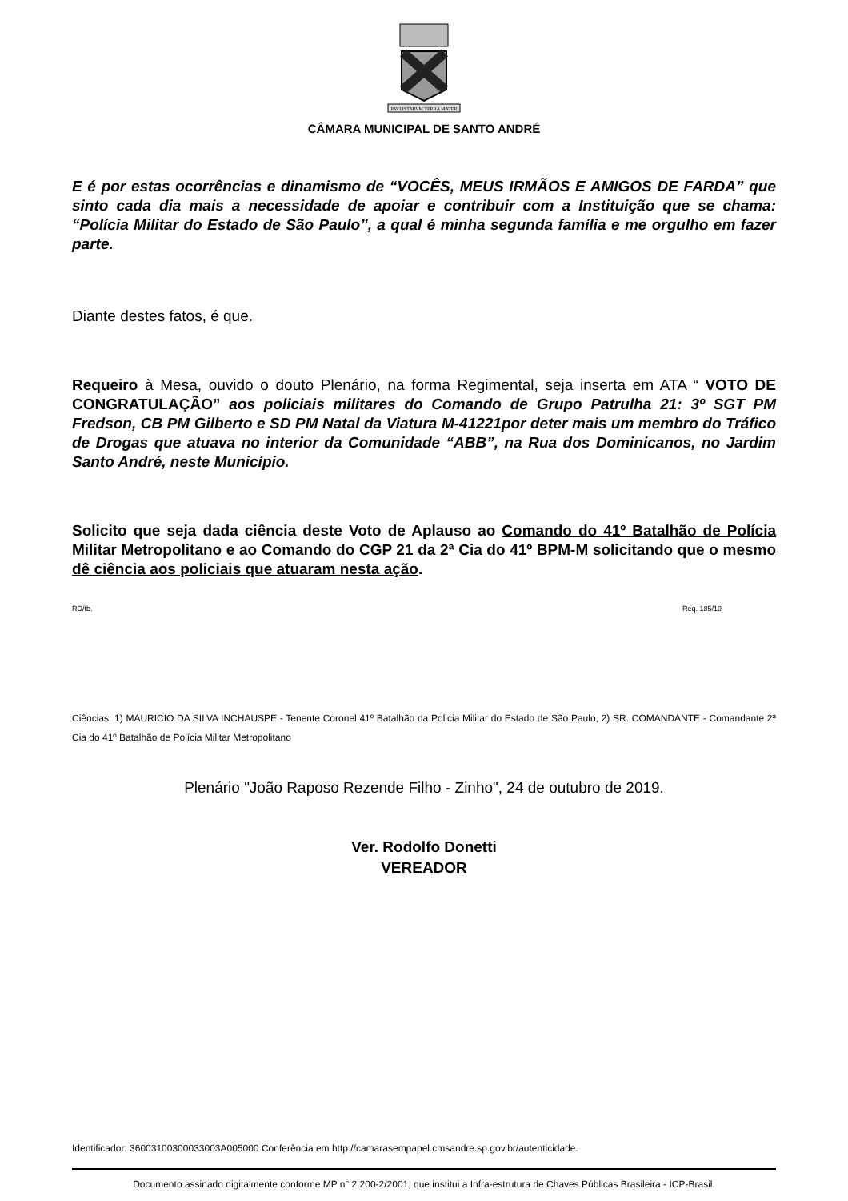PAVLISTARVM TERRA MATER
CÂMARA MUNICIPAL DE SANTO ANDRÉ
E é por estas ocorrências e dinamismo de “VOCÊS, MEUS IRMÃOS E AMIGOS DE FARDA” que sinto cada dia mais a necessidade de apoiar e contribuir com a Instituição que se chama: “Polícia Militar do Estado de São Paulo”, a qual é minha segunda família e me orgulho em fazer parte.
Diante destes fatos, é que.
Requeiro à Mesa, ouvido o douto Plenário, na forma Regimental, seja inserta em ATA “ VOTO DE CONGRATULAÇÃO” aos policiais militares do Comando de Grupo Patrulha 21: 3º SGT PM Fredson, CB PM Gilberto e SD PM Natal da Viatura M-41221por deter mais um membro do Tráfico de Drogas que atuava no interior da Comunidade “ABB”, na Rua dos Dominicanos, no Jardim Santo André, neste Município.
Solicito que seja dada ciência deste Voto de Aplauso ao Comando do 41º Batalhão de Polícia Militar Metropolitano e ao Comando do CGP 21 da 2ª Cia do 41º BPM-M solicitando que o mesmo dê ciência aos policiais que atuaram nesta ação.
RD/tb. Req. 185/19
Ciências: 1) MAURICIO DA SILVA INCHAUSPE - Tenente Coronel 41º Batalhão da Policia Militar do Estado de São Paulo, 2) SR. COMANDANTE - Comandante 2ª Cia do 41º Batalhão de Polícia Militar Metropolitano
Plenário "João Raposo Rezende Filho - Zinho", 24 de outubro de 2019.
Ver. Rodolfo Donetti
VEREADOR
Identificador: 36003100300033003A005000 Conferência em http://camarasempapel.cmsandre.sp.gov.br/autenticidade.
Documento assinado digitalmente conforme MP n° 2.200-2/2001, que institui a Infra-estrutura de Chaves Públicas Brasileira - ICP-Brasil.